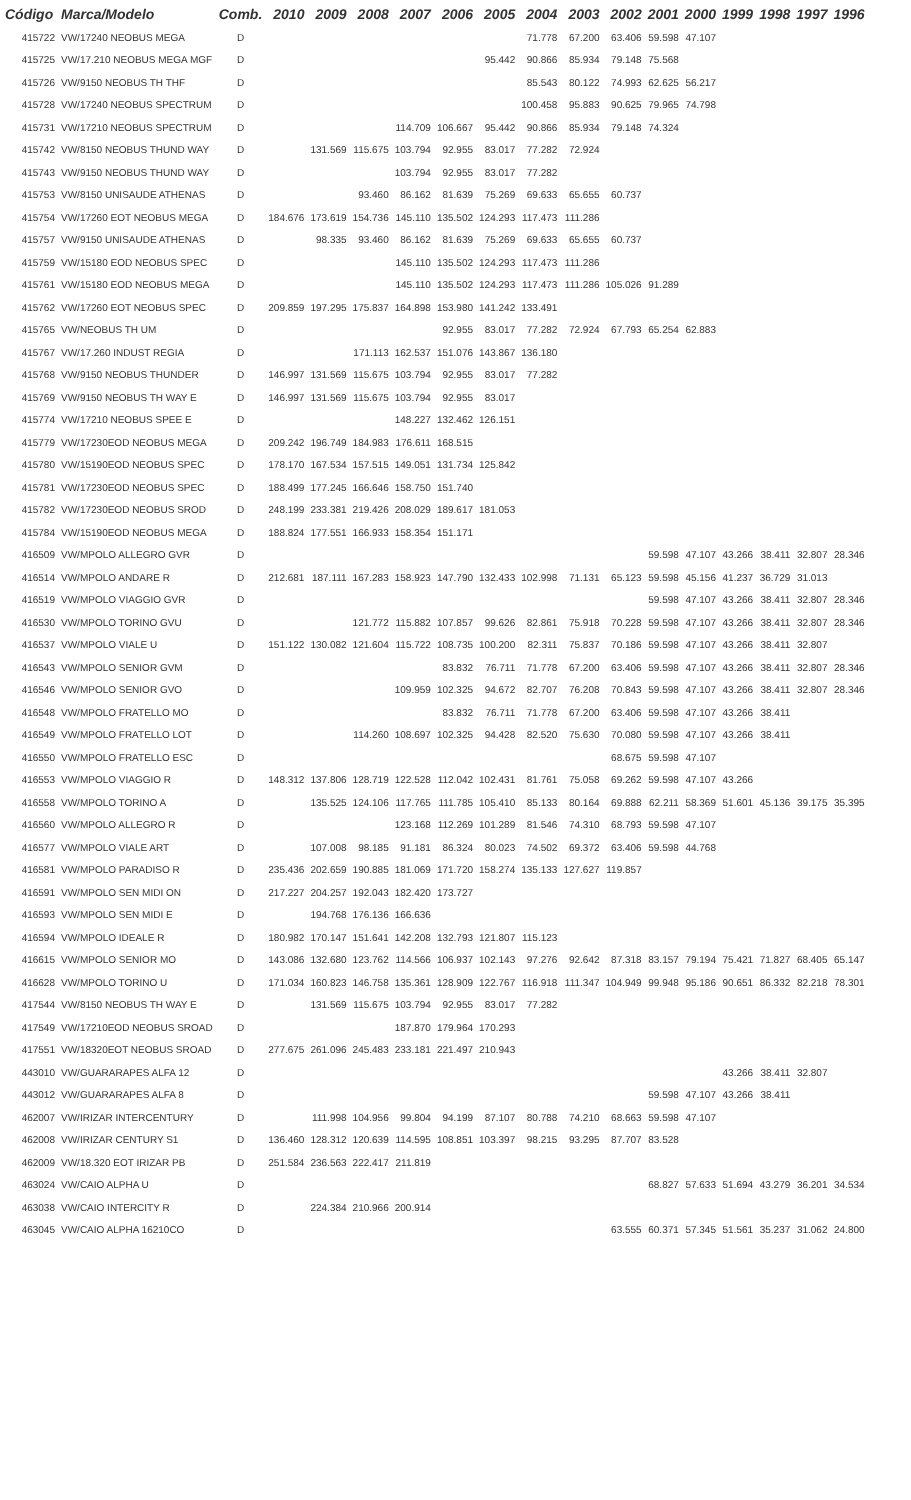| Código | Marca/Modelo | Comb. | 2010 | 2009 | 2008 | 2007 | 2006 | 2005 | 2004 | 2003 | 2002 | 2001 | 2000 | 1999 | 1998 | 1997 | 1996 |
| --- | --- | --- | --- | --- | --- | --- | --- | --- | --- | --- | --- | --- | --- | --- | --- | --- | --- |
| 415722 | VW/17240 NEOBUS MEGA | D | | | | | | | 71.778 | 67.200 | 63.406 | 59.598 | 47.107 | | | | |
| 415725 | VW/17.210 NEOBUS MEGA MGF | D | | | | | | 95.442 | 90.866 | 85.934 | 79.148 | 75.568 | | | | | |
| 415726 | VW/9150 NEOBUS TH THF | D | | | | | | | 85.543 | 80.122 | 74.993 | 62.625 | 56.217 | | | | |
| 415728 | VW/17240 NEOBUS SPECTRUM | D | | | | | | | 100.458 | 95.883 | 90.625 | 79.965 | 74.798 | | | | |
| 415731 | VW/17210 NEOBUS SPECTRUM | D | | | | 114.709 | 106.667 | 95.442 | 90.866 | 85.934 | 79.148 | 74.324 | | | | | |
| 415742 | VW/8150 NEOBUS THUND WAY | D | | 131.569 | 115.675 | 103.794 | 92.955 | 83.017 | 77.282 | 72.924 | | | | | | | |
| 415743 | VW/9150 NEOBUS THUND WAY | D | | | | 103.794 | 92.955 | 83.017 | 77.282 | | | | | | | | |
| 415753 | VW/8150 UNISAUDE ATHENAS | D | | | 93.460 | 86.162 | 81.639 | 75.269 | 69.633 | 65.655 | 60.737 | | | | | | |
| 415754 | VW/17260 EOT NEOBUS MEGA | D | 184.676 | 173.619 | 154.736 | 145.110 | 135.502 | 124.293 | 117.473 | 111.286 | | | | | | | |
| 415757 | VW/9150 UNISAUDE ATHENAS | D | | 98.335 | 93.460 | 86.162 | 81.639 | 75.269 | 69.633 | 65.655 | 60.737 | | | | | | |
| 415759 | VW/15180 EOD NEOBUS SPEC | D | | | | 145.110 | 135.502 | 124.293 | 117.473 | 111.286 | | | | | | | |
| 415761 | VW/15180 EOD NEOBUS MEGA | D | | | | 145.110 | 135.502 | 124.293 | 117.473 | 111.286 | 105.026 | 91.289 | | | | | |
| 415762 | VW/17260 EOT NEOBUS SPEC | D | 209.859 | 197.295 | 175.837 | 164.898 | 153.980 | 141.242 | 133.491 | | | | | | | | |
| 415765 | VW/NEOBUS TH UM | D | | | | | 92.955 | 83.017 | 77.282 | 72.924 | 67.793 | 65.254 | 62.883 | | | | |
| 415767 | VW/17.260 INDUST REGIA | D | | | 171.113 | 162.537 | 151.076 | 143.867 | 136.180 | | | | | | | | |
| 415768 | VW/9150 NEOBUS THUNDER | D | 146.997 | 131.569 | 115.675 | 103.794 | 92.955 | 83.017 | 77.282 | | | | | | | | |
| 415769 | VW/9150 NEOBUS TH WAY E | D | 146.997 | 131.569 | 115.675 | 103.794 | 92.955 | 83.017 | | | | | | | | | |
| 415774 | VW/17210 NEOBUS SPEE E | D | | | | 148.227 | 132.462 | 126.151 | | | | | | | | | |
| 415779 | VW/17230EOD NEOBUS MEGA | D | 209.242 | 196.749 | 184.983 | 176.611 | 168.515 | | | | | | | | | | |
| 415780 | VW/15190EOD NEOBUS SPEC | D | 178.170 | 167.534 | 157.515 | 149.051 | 131.734 | 125.842 | | | | | | | | | |
| 415781 | VW/17230EOD NEOBUS SPEC | D | 188.499 | 177.245 | 166.646 | 158.750 | 151.740 | | | | | | | | | | |
| 415782 | VW/17230EOD NEOBUS SROD | D | 248.199 | 233.381 | 219.426 | 208.029 | 189.617 | 181.053 | | | | | | | | | |
| 415784 | VW/15190EOD NEOBUS MEGA | D | 188.824 | 177.551 | 166.933 | 158.354 | 151.171 | | | | | | | | | | |
| 416509 | VW/MPOLO ALLEGRO GVR | D | | | | | | | | | | 59.598 | 47.107 | 43.266 | 38.411 | 32.807 | 28.346 |
| 416514 | VW/MPOLO ANDARE R | D | 212.681 | 187.111 | 167.283 | 158.923 | 147.790 | 132.433 | 102.998 | 71.131 | 65.123 | 59.598 | 45.156 | 41.237 | 36.729 | 31.013 | |
| 416519 | VW/MPOLO VIAGGIO GVR | D | | | | | | | | | | 59.598 | 47.107 | 43.266 | 38.411 | 32.807 | 28.346 |
| 416530 | VW/MPOLO TORINO GVU | D | | | 121.772 | 115.882 | 107.857 | 99.626 | 82.861 | 75.918 | 70.228 | 59.598 | 47.107 | 43.266 | 38.411 | 32.807 | 28.346 |
| 416537 | VW/MPOLO VIALE U | D | 151.122 | 130.082 | 121.604 | 115.722 | 108.735 | 100.200 | 82.311 | 75.837 | 70.186 | 59.598 | 47.107 | 43.266 | 38.411 | 32.807 | |
| 416543 | VW/MPOLO SENIOR GVM | D | | | | | 83.832 | 76.711 | 71.778 | 67.200 | 63.406 | 59.598 | 47.107 | 43.266 | 38.411 | 32.807 | 28.346 |
| 416546 | VW/MPOLO SENIOR GVO | D | | | | 109.959 | 102.325 | 94.672 | 82.707 | 76.208 | 70.843 | 59.598 | 47.107 | 43.266 | 38.411 | 32.807 | 28.346 |
| 416548 | VW/MPOLO FRATELLO MO | D | | | | | 83.832 | 76.711 | 71.778 | 67.200 | 63.406 | 59.598 | 47.107 | 43.266 | 38.411 | | |
| 416549 | VW/MPOLO FRATELLO LOT | D | | | 114.260 | 108.697 | 102.325 | 94.428 | 82.520 | 75.630 | 70.080 | 59.598 | 47.107 | 43.266 | 38.411 | | |
| 416550 | VW/MPOLO FRATELLO ESC | D | | | | | | | | | 68.675 | 59.598 | 47.107 | | | | |
| 416553 | VW/MPOLO VIAGGIO R | D | 148.312 | 137.806 | 128.719 | 122.528 | 112.042 | 102.431 | 81.761 | 75.058 | 69.262 | 59.598 | 47.107 | 43.266 | | | |
| 416558 | VW/MPOLO TORINO A | D | | 135.525 | 124.106 | 117.765 | 111.785 | 105.410 | 85.133 | 80.164 | 69.888 | 62.211 | 58.369 | 51.601 | 45.136 | 39.175 | 35.395 |
| 416560 | VW/MPOLO ALLEGRO R | D | | | | 123.168 | 112.269 | 101.289 | 81.546 | 74.310 | 68.793 | 59.598 | 47.107 | | | | |
| 416577 | VW/MPOLO VIALE ART | D | | 107.008 | 98.185 | 91.181 | 86.324 | 80.023 | 74.502 | 69.372 | 63.406 | 59.598 | 44.768 | | | | |
| 416581 | VW/MPOLO PARADISO R | D | 235.436 | 202.659 | 190.885 | 181.069 | 171.720 | 158.274 | 135.133 | 127.627 | 119.857 | | | | | | |
| 416591 | VW/MPOLO SEN MIDI ON | D | 217.227 | 204.257 | 192.043 | 182.420 | 173.727 | | | | | | | | | | |
| 416593 | VW/MPOLO SEN MIDI E | D | | 194.768 | 176.136 | 166.636 | | | | | | | | | | | |
| 416594 | VW/MPOLO IDEALE R | D | 180.982 | 170.147 | 151.641 | 142.208 | 132.793 | 121.807 | 115.123 | | | | | | | | |
| 416615 | VW/MPOLO SENIOR MO | D | 143.086 | 132.680 | 123.762 | 114.566 | 106.937 | 102.143 | 97.276 | 92.642 | 87.318 | 83.157 | 79.194 | 75.421 | 71.827 | 68.405 | 65.147 |
| 416628 | VW/MPOLO TORINO U | D | 171.034 | 160.823 | 146.758 | 135.361 | 128.909 | 122.767 | 116.918 | 111.347 | 104.949 | 99.948 | 95.186 | 90.651 | 86.332 | 82.218 | 78.301 |
| 417544 | VW/8150 NEOBUS TH WAY E | D | | 131.569 | 115.675 | 103.794 | 92.955 | 83.017 | 77.282 | | | | | | | | |
| 417549 | VW/17210EOD NEOBUS SROAD | D | | | | 187.870 | 179.964 | 170.293 | | | | | | | | | |
| 417551 | VW/18320EOT NEOBUS SROAD | D | 277.675 | 261.096 | 245.483 | 233.181 | 221.497 | 210.943 | | | | | | | | | |
| 443010 | VW/GUARARAPES ALFA 12 | D | | | | | | | | | | | | 43.266 | 38.411 | 32.807 | |
| 443012 | VW/GUARARAPES ALFA 8 | D | | | | | | | | | | 59.598 | 47.107 | 43.266 | 38.411 | | |
| 462007 | VW/IRIZAR INTERCENTURY | D | | 111.998 | 104.956 | 99.804 | 94.199 | 87.107 | 80.788 | 74.210 | 68.663 | 59.598 | 47.107 | | | | |
| 462008 | VW/IRIZAR CENTURY S1 | D | 136.460 | 128.312 | 120.639 | 114.595 | 108.851 | 103.397 | 98.215 | 93.295 | 87.707 | 83.528 | | | | | |
| 462009 | VW/18.320 EOT IRIZAR PB | D | 251.584 | 236.563 | 222.417 | 211.819 | | | | | | | | | | | |
| 463024 | VW/CAIO ALPHA U | D | | | | | | | | | | 68.827 | 57.633 | 51.694 | 43.279 | 36.201 | 34.534 |
| 463038 | VW/CAIO INTERCITY R | D | | 224.384 | 210.966 | 200.914 | | | | | | | | | | | |
| 463045 | VW/CAIO ALPHA 16210CO | D | | | | | | | | | 63.555 | 60.371 | 57.345 | 51.561 | 35.237 | 31.062 | 24.800 |